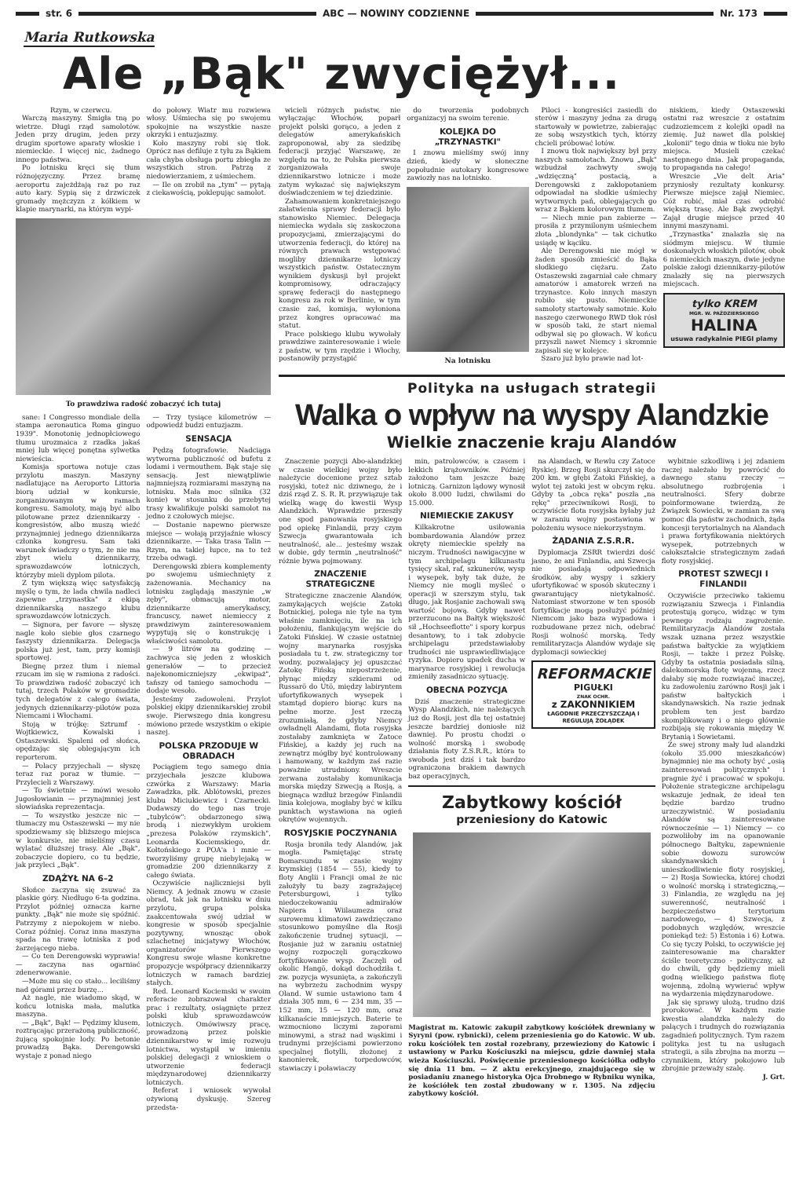str. 6 ABC — NOWINY CODZIENNE Nr. 173
Maria Rutkowska
Ale „Bąk" zwyciężył...
Rzym, w czerwcu.
Warczą maszyny. Śmigła tną po wietrze. Długi rząd samolotów. Jeden przy drugim, jeden przy drugim sportowe aparaty włoskie i niemieckie. I więcej nic, żadnego innego państwa.
Po lotnisku kręci się tłum różnojęzyczny. Przez bramę aeroportu zajeżdżają raz po raz auto kary. Sypią się z drzwiczek gromady mężczyzn z kółkiem w klapie marynarki, na którym wypi-
do połowy. Wiatr mu rozwiewa włosy. Uśmiecha się po swojemu spokojnie na wszystkie nasze okrzyki i entuzjazmy.
Koło maszyny robi się tłok. Oprócz nas defiluje z tyłu za Bąkiem cała chyba obsługa portu zbiegła ze wszystkich stron. Patrzą z niedowierzaniem, z uśmiechem.
— Ile on zrobił na „tym" — pytają z ciekawością, poklepując samolot.
To prawdziwa radość zobaczyć ich tutaj
sane: I Congresso mondiale della stampa aeronautica Roma ginguo 1939". Monotonię jednopłciowego tłumu urozmaica z rzadka jakaś mniej lub więcej ponętna sylwetka niewieścia.
Komisja sportowa notuje czas przylotu maszyn. Maszyny nadlatujące na Aeroporto Littoria biorą udział w konkursie, zorganizowanym w ramach kongresu. Samoloty, mają być albo pilotowane przez dziennikarzy - kongresistów, albo muszą wieźć przynajmniej jednego dziennikarza członka kongresu. Sam taki warunek świadczy o tym, że nie ma zbyt wielu dziennikarzy, sprawozdawców lotniczych, którzyby mieli dyplom pilota.
Z tym większą więc satysfakcją myślę o tym, że lada chwila nadleci zapewne „trzynastka" z ekipą dziennikarską naszego klubu sprawozdawców lotniczych.
— Signora, per favore — słyszę nagle koło siebie głos czarnego faszysty dziennikarza. Delegacja polska już jest, tam, przy komisji sportowej.
Biegnę przez tłum i niemal rzucam im się w ramiona z radości. To prawdziwa radość zobaczyć ich tutaj, trzech Polaków w gromadzie tych delegatów z całego świata, jedynych dziennikarzy-pilotów poza Niemcami i Włochami.
Stoją w trójkę: Sztrumf - Wojtkiewicz, Kowalski i Ostaszewski. Spaleni od słońca, opędzając się oblegającym ich reporterom.
— Polacy przyjechali — słyszę teraz raz poraz w tłumie. — Przylecieli z Warszawy.
— To świetnie — mówi wesoło Jugosłowianin — przynajmniej jest słowiańska reprezentacja.
— To wszystko jeszcze nic — tłumaczy mu Ostaszewski — my nie spodziewamy się bliższego miejsca w konkursie, nie mieliśmy czasu wylatać dłuższej trasy. Ale „Bąk", zobaczycie dopiero, co tu będzie, jak przyleci „Bąk".
ZDĄŻYŁ NA 6–2
Słońce zaczyna się zsuwać za plaskie góry. Niedługo 6-ta godzina. Przylot później oznacza karne punkty. „Bąk" nie może się spóźnić. Patrzymy z niepokojem w niebo. Coraz później. Coraz inna maszyna spada na trawę lotniska z pod żarzejącego nieba.
— Co ten Derengowski wyprawia! — zaczyna nas ogarniać zdenerwowanie.
—Może mu się co stało... leciliśmy nad górami przez burzę...
Aż nagle, nie wiadomo skąd, w końcu lotniska mała, malutka maszyna.
— „Bąk", Bąk! — Pędzimy klusem, roztrącając przerażoną publiczność, żującą spokojnie lody. Po betonie prowadzą Bąka. Derengowski wystaje z ponad niego
— Trzy tysiące kilometrów — odpowiedź budzi entuzjazm.
SENSACJA
Pędzą fotografowie. Nadciąga wytworna publiczność od bufetu z lodami i vermouthem. Bąk staje się sensacją. Jest niewątpliwie najmniejszą rozmiarami maszyną na lotnisku. Mała moc silnika (32 konie) w stosunku do przebytej trasy kwalifikuje polski samolot na jedno z czołowych miejsc.
— Dostanie napewno pierwsze miejsce — wołają przyjaźnie włoscy dziennikarze. — Taka trasa Talin — Rzym, na takiej łupce, na to też trzeba odwagi.
Derengowski zbiera komplementy po swojemu uśmiechnięty z zażenowania. Mechanicy na lotnisku zaglądają maszynie „w zęby", obmacują motor, dziennikarze amerykańscy, francuscy, nawet niemieccy z prawdziwym zainteresowaniem wypytują się o konstrukcję i właściwości samolotu.
— 9 litrów na godzinę — zachwyca się jeden z włoskich generałów — to przecież najekonomiczniejszy „ekwipaż", tańszy od taniego samochodu — dodaje wesoło.
Jesteśmy zadowoleni. Przylot polskiej ekipy dziennikarskiej zrobił swoje. Pierwszego dnia kongresu mówiono przede wszystkim o ekipie naszej.
POLSKA PRZODUJE W OBRADACH
Pociągiem tego samego dnia przyjechała jeszcze klubowa czwórka z Warszawy: Maria Zawadzka, płk. Ablótowski, prezes klubu Miciukiewicz i Czarnecki. Dodawszy do tego nas troje „tubylców": obdarzonego siwą brodą i niezwykłym urokiem „prezesa Polaków rzymskich", Leonarda Kociemskiego, dr. Kołtońskiego z POA'a i mnie — tworzyliśmy grupę niebylejaką w gromadzie 200 dziennikarzy z całego świata.
Oczywiście najliczniejsi byli Niemcy. A jednak znowu w czasie obrad, tak jak na lotnisku w dniu przylotu, grupa polska zaakcentowała swój udział w kongresie w sposób specjalnie pozytywny, wnosząc obok szlachetnej inicjatywy Włochów, organizatorów Pierwszego Kongresu swoje własne konkretne propozycje współpracy dziennikarzy lotniczych w ramach bardziej stałych.
Red. Leonard Kociemski w swoim referacie zobrazował charakter prac i rezultaty, osiągnięte przez polski klub sprawozdawców lotniczych. Omówiwszy pracę, prowadzoną przez polskie dziennikarstwo w imię rozwoju lotnictwa, wystąpił w imieniu polskiej delegacji z wnioskiem o utworzenie federacji międzynarodowej dziennikarzy lotniczych.
Referat i wniosek wywołał ożywioną dyskusję. Szereg przedsta-
wicieli różnych państw, nie wyłączając Włochów, poparł projekt polski gorąco, a jeden z delegatów amerykańskich zaproponował, aby za siedzibę federacji przyjąć Warszawę, ze względu na to, że Polska pierwsza zorganizowała swoje dziennikarstwo lotnicze i może zatym wykazać się największym doświadczeniem w tej dziedzinie.
Zahamowaniem konkretniejszego załatwienia sprawy federacji było stanowisko Niemiec. Delegacja niemiecka wydała się zaskoczona propozycjami, zmierzającymi do utworzenia federacji, do której na równych prawach wstępować mogliby dziennikarze lotniczy wszystkich państw. Ostatecznym wynikiem dyskusji był projekt kompromisowy, odraczający sprawę federacji do następnego kongresu za rok w Berlinie, w tym czasie zaś, komisja, wyłoniona przez kongres opracować ma statut.
Prace polskiego klubu wywołały prawdziwe zainteresowanie i wiele z państw, w tym rzędzie i Włochy, postanowiły przystąpić
do tworzenia podobnych organizacyj na swoim terenie.
KOLEJKA DO „TRZYNASTKI"
I znowu mieliśmy swój inny dzień, kiedy w słoneczne popołudnie autokary kongresowe zawiozły nas na lotnisko.
Na lotnisku
Piloci - kongresiści zasiedli do sterów i maszyny jedna za drugą startowały w powietrze, zabierając ze sobą wszystkich tych, którzy chcieli próbować lotów.
I znowu tłok największy był przy naszych samolotach. Znowu „Bąk" wzbudzał zachwyty swoją „wdzięczną" postacią, a Derengowski z zakłopotaniem odpowiadał na słodkie uśmiechy wytwornych pań, oblegających go wraz z Bąkiem kolorowym tłumem.
— Niech mnie pan zabierze — prosiła z przymilonym uśmiechem złota „blondynka" — tak cichutko usiądę w kąciku.
Ale Derengowski nie mógł w żaden sposób zmieścić do Bąka słodkiego ciężaru. Zato Ostaszewski zagarniał całe chmary amatorów i amatorek wrzeń na trzynastce. Koło innych maszyn robiło się pusto. Niemieckie samoloty startowały samotnie. Koło naszego czerwonego RWD tłok rósł w sposób taki, że start niemal odbywał się po głowach. W końcu przyszli nawet Niemcy i skromnie zapisali się w kolejce.
Szaro już było prawie nad lot-
niskiem, kiedy Ostaszewski ostatni raz wreszcie z ostatnim cudzoziemcem z kolejki opadł na ziemię. Już nawet dla polskiej „kolonii" tego dnia w tłoku nie było miejsca. Musieli czekać następnego dnia. Jak propaganda, to propaganda na całego!
Wreszcie „Vie delt Aria" przyniosły rezultaty konkursy. Pierwsze miejsce zajął Niemiec. Cóż robić, miał czas odrobić większą trasę. Ale Bąk zwyciężył. Zajął drugie miejsce przed 40 innymi maszynami.
„Trzynastka" znalazła się na siódmym miejscu. W tłumie doskonałych włoskich pilotów, obok 6 niemieckich maszyn, dwie jedyne polskie załogi dziennikarzy-pilotów znalazły się na pierwszych miejscach.
tylko KREM
MGR. W. PAŹDZIERSKIEGO
HALINA
usuwa radykalnie PIEGI plamy
Polityka na usługach strategii
Walka o wpływ na wyspy Alandzkie
Wielkie znaczenie kraju Alandów
Znaczenie pozycji Abo-alandzkiej w czasie wielkiej wojny było należycie docenione przez sztab rosyjski, toteż nic dziwnego, że i dziś rząd Z. S. R. R. przywiązuje tak wielką wagę do kwestii Wysp Alandzkich. Wprawdzie przeszły one spod panowania rosyjskiego pod opiekę Finlandii, przy czym Szwecja gwarantowała ich neutralność, ale... jesteśmy wszak w dobie, gdy termin „neutralność" różnie bywa pojmowany.
ZNACZENIE STRATEGICZNE
Strategiczne znaczenie Alandów, zamykających wejście Zatoki Botnickiej, polega nie tyle na tym właśnie zamknięciu, ile na ich położeniu, flankującym wejście do Zatoki Fińskiej. W czasie ostatniej wojny marynarka rosyjska posiadała tu t. zw. strategiczny tor wodny, pozwalający jej opuszczać Zatokę Fińską niepostrzeżenie, płynąc między szkierami od Russarö do Utö, między labiryntem ufortyfikowanych wysepek i stamtąd dopiero biorąc kurs na pełne morze. Jest rzeczą zrozumiałą, że gdyby Niemcy owładnęli Alandami, flota rosyjska zostałaby zamknięta w Zatoce Fińskiej, a każdy jej ruch na zewnątrz mógłby być kontrolowany i hamowany, w każdym zaś razie poważnie utrudniony. Wreszcie zerwana zostałaby komunikacja morska między Szwecją a Rosją, a biegnąca wzdłuż brzegów Finlandii linia kolejowa, mogłaby być w kilku punktach wystawiona na ogień okrętów wojennych.
ROSYJSKIE POCZYNANIA
Rosja broniła tedy Alandów, jak mogła. Pamiętając stratę Bomarsundu w czasie wojny krymskiej (1854 — 55), kiedy to floty Anglii i Francji omal że nic założyły tu bazy zagrażającej Petersburgowi, i tylko niedoczekowaniu admirałów Napiera i Wiilaumeza oraz surowemu klimatowi zawdzięczano stosunkowo pomyślne dla Rosji zakończenie trudnej sytuacji, — Rosjanie już w zaraniu ostatniej wojny rozpoczęli gorączkowo fortyfikowanie wysp. Zaczęli od okolic Hangö, dokąd dochodziła t. zw. pozycja wysunięta, a zakończyli na wybrzeżu zachodnim wyspy Oland. W sumie ustawiono tam 4 działa 305 mm, 6 — 234 mm, 35 — 152 mm, 15 — 120 mm, oraz kilkanaście mniejszych. Baterie te wzmocniono liczymi zaporami minowymi, a straż nad wąskimi i trudnymi przejściami powierzono specjalnej flotylli, złożonej z kanonierek, torpedowców, stawiaczy i poławiaczy
min, patrolowców, a czasem i lekkich krążowników. Później założono tam jeszcze bazę lotniczą. Garnizon lądowy wynosił około 8.000 ludzi, chwilami do 15.000.
NIEMIECKIE ZAKUSY
Kilkakrotne usiłowania bombardowania Alandów przez okręty niemieckie spełzły na niczym. Trudności nawigacyjne w tym archipelagu kilkunastu tysięcy skał, raf, szkunerów, wysp i wysepek, były tak duże, że Niemcy nie mogli myśleć o operacji w szerszym stylu, tak długo, jak Rosjanie zachowali swą wartość bojową. Gdyby nawet przerzucono na Bałtyk większość sił „Hochseeflotte" i spory korpus desantowy, to i tak zdobycie archipelagu przedstawiałoby trudności nie usprawiedliwiające ryzyka. Dopiero upadek ducha w marynarce rosyjskiej i rewolucja zmieniły zasadniczo sytuację.
OBECNA POZYCJA
Dziś znaczenie strategiczne Wysp Alandzkich, nie należących już do Rosji, jest dla tej ostatniej jeszcze bardziej doniosłe niż dawniej. Po prostu chodzi o wolność morską i swobodę działania floty Z.S.R.R., która to swoboda jest dziś i tak bardzo ograniczona brakiem dawnych baz operacyjnych,
na Alandach, w Rewlu czy Zatoce Ryskiej. Brzeg Rosji skurczył się do 200 km. w głębi Zatoki Fińskiej, a wylot tej zatoki jest w obcym ręku. Gdyby ta „obca ręka" poszła „na rękę" przeciwnikowi Rosji, to oczywiście flota rosyjska byłaby już w zaraniu wojny postawiona w położeniu wysoce niekorzystnym.
ŻĄDANIA Z.S.R.R.
Dyplomacja ZSRR twierdzi dość jasno, że ani Finlandia, ani Szwecja nie posiadają odpowiednich środków, aby wyspy i szkiery ufortyfikować w sposób skuteczny i gwarantujący nietykalność. Natomiast stworzone w ten sposób fortyfikacje mogą posłużyć później Niemcom jako baza wypadowa i rozbudowane przez nich, odebrać Rosji wolność morską. Tedy remilitaryzacja Alandów wydaje się dyplomacji sowieckiej
REFORMACKIE
PIGUŁKI
ZNAK OCHR.
z ZAKONNIKIEM
ŁAGODNIE PRZECZYSZCZAJĄ I REGULUJĄ ŻOŁĄDEK
Zabytkowy kościół
przeniesiony do Katowic
Magistrat m. Katowic zakupił zabytkowy kościółek drewniany w Syryni (pow. rybnicki), celem przeniesienia go do Katowic. W ub. roku kościółek ten został rozebrany, przewieziony do Katowic i ustawiony w Parku Kościuszki na miejscu, gdzie dawniej stała wieża Kościuszki. Poświęcenie przeniesionego kościółka odbyło się dnia 11 bm. — Z aktu erekcyjnego, znajdującego się w posiadaniu znanego historyka Ojca Drobnego w Rybniku wynika, że kościółek ten został zbudowany w r. 1305. Na zdjęciu zabytkowy kościół.
wybitnie szkodliwą i jej zdaniem raczej należało by powrócić do dawnego stanu rzeczy — absolutnego rozbrojenia i neutralności. Sfery dobrze poinformowane twierdzą, że Związek Sowiecki, w zamian za swą pomoc dla państw zachodnich, żąda koncesji terytorialnych na Alandach i prawa fortyfikowania niektórych wysepek, potrzebnych w całokształcie strategicznym zadań floty rosyjskiej.
PROTEST SZWECJI I FINLANDII
Oczywiście przeciwko takiemu rozwiązaniu Szwecja i Finlandia protestują gorąco, widząc w tym pewnego rodzaju zagrożenie. Remilitaryzacja Alandów została wszak uznana przez wszystkie państwa bałtyckie za wyjątkiem Rosji, — także i przez Polskę. Gdyby ta ostatnia posiadała silną, dalekomorską flotę wojenną, rzecz dałaby się może rozwiązać inaczej, ku zadowoleniu zarówno Rosji jak i państw bałtyckich i skandynawskich. Na razie jednak problem ten jest bardzo skomplikowany i o niego głównie rozbijają się rokowania między W. Brytanią i Sowietami.
Ze swej strony mały lud alandzki (około 35.000 mieszkańców) bynajmniej nie ma ochoty być „osią zainteresowań politycznych" i pragnie żyć i pracować w spokoju. Położenie strategiczne archipelagu wskazuje jednak, że ideał ten będzie bardzo trudno urzeczywistnić. W posiadaniu Alandów są zainteresowane równocześnie — 1) Niemcy — co pozwoliłoby im na opanowanie północnego Bałtyku, zapewnienie sobie dowozu surowców skandynawskich i unieszkodliwienie floty rosyjskiej, — 2) Rosja Sowiecka, której chodzi o wolność morską i strategiczną,—3) Finlandia, ze względu na jej suwerenność, neutralność i bezpieczeństwo terytorium narodowego, — 4) Szwecja, z podobnych względów, wreszcie poniekąd też: 5) Estonia i 6) Łotwa. Co się tyczy Polski, to oczywiście jej zainteresowanie ma charakter ściśle teoretyczno - polityczny, aż do chwili, gdy będziemy mieli godną wielkiego państwa flotę wojenną, zdolną wywierać wpływ na wydarzenia międzynarodowe.
Jak się sprawy ułożą, trudno dziś prorokować. W każdym razie kwestia alandzka należy do palących i trudnych do rozwiązania zagadnień politycznych. Tym razem polityka jest tu na usługach strategii, a siła zbrojna na morzu — czynnikiem, który pokojowo lub zbrojnie przeważy szalę.
J. Grt.